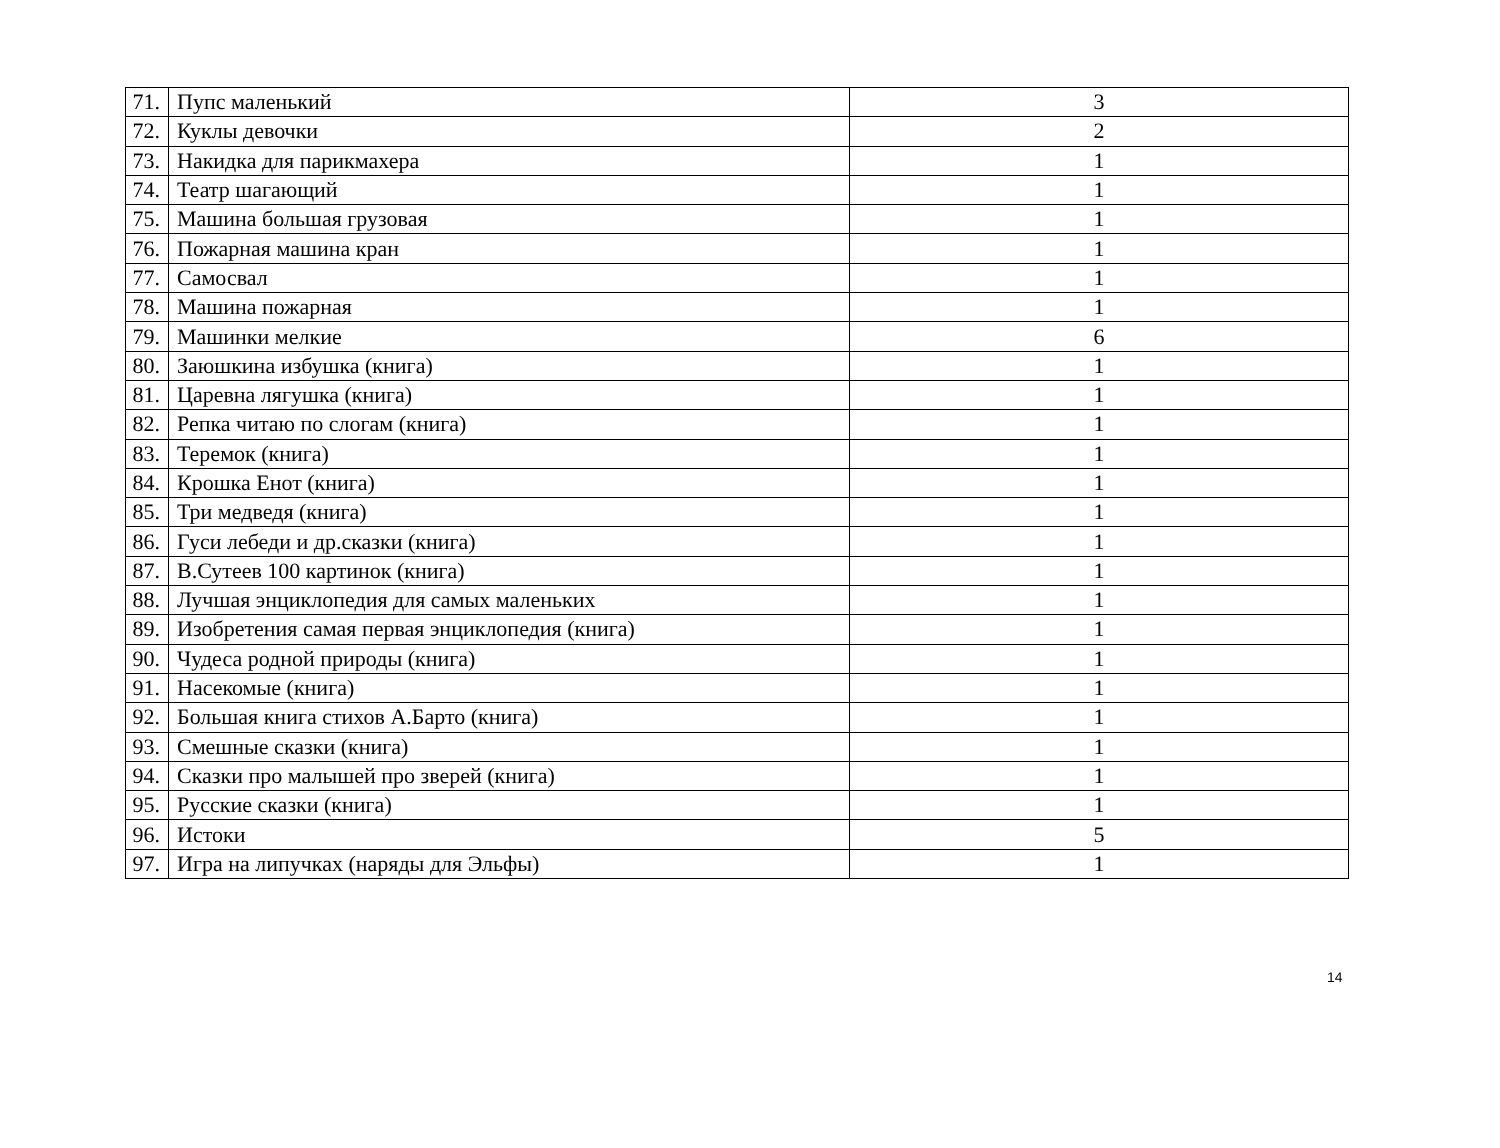| 71. | Пупс маленький | 3 |
| 72. | Куклы девочки | 2 |
| 73. | Накидка для парикмахера | 1 |
| 74. | Театр шагающий | 1 |
| 75. | Машина большая грузовая | 1 |
| 76. | Пожарная машина кран | 1 |
| 77. | Самосвал | 1 |
| 78. | Машина пожарная | 1 |
| 79. | Машинки мелкие | 6 |
| 80. | Заюшкина избушка (книга) | 1 |
| 81. | Царевна лягушка (книга) | 1 |
| 82. | Репка читаю по слогам (книга) | 1 |
| 83. | Теремок (книга) | 1 |
| 84. | Крошка Енот (книга) | 1 |
| 85. | Три медведя (книга) | 1 |
| 86. | Гуси лебеди и др.сказки (книга) | 1 |
| 87. | В.Сутеев 100 картинок (книга) | 1 |
| 88. | Лучшая энциклопедия для самых маленьких | 1 |
| 89. | Изобретения самая первая энциклопедия (книга) | 1 |
| 90. | Чудеса родной природы (книга) | 1 |
| 91. | Насекомые (книга) | 1 |
| 92. | Большая книга стихов А.Барто (книга) | 1 |
| 93. | Смешные сказки (книга) | 1 |
| 94. | Сказки про малышей про зверей (книга) | 1 |
| 95. | Русские сказки (книга) | 1 |
| 96. | Истоки | 5 |
| 97. | Игра на липучках (наряды для Эльфы) | 1 |
14